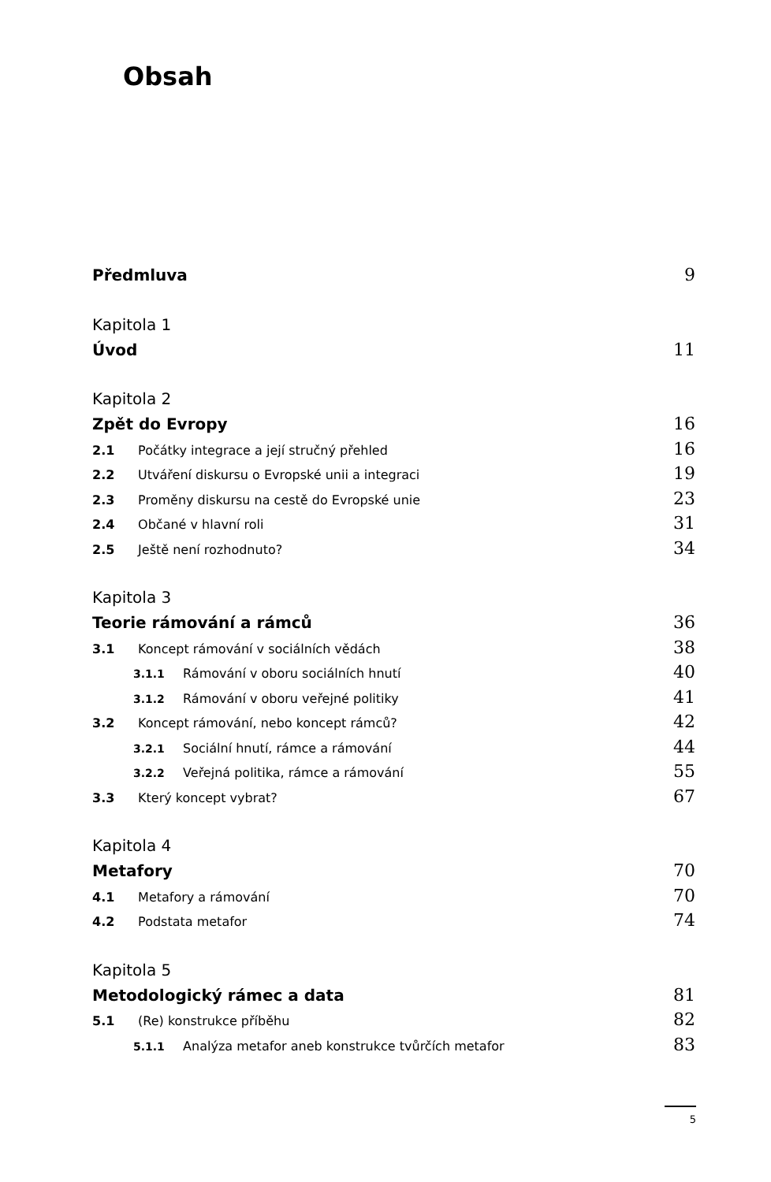Obsah
Předmluva 9
Kapitola 1
Úvod 11
Kapitola 2
Zpět do Evropy 16
2.1 Počátky integrace a její stručný přehled 16
2.2 Utváření diskursu o Evropské unii a integraci 19
2.3 Proměny diskursu na cestě do Evropské unie 23
2.4 Občané v hlavní roli 31
2.5 Ještě není rozhodnuto? 34
Kapitola 3
Teorie rámování a rámců 36
3.1 Koncept rámování v sociálních vědách 38
3.1.1 Rámování v oboru sociálních hnutí 40
3.1.2 Rámování v oboru veřejné politiky 41
3.2 Koncept rámování, nebo koncept rámců? 42
3.2.1 Sociální hnutí, rámce a rámování 44
3.2.2 Veřejná politika, rámce a rámování 55
3.3 Který koncept vybrat? 67
Kapitola 4
Metafory 70
4.1 Metafory a rámování 70
4.2 Podstata metafor 74
Kapitola 5
Metodologický rámec a data 81
5.1 (Re) konstrukce příběhu 82
5.1.1 Analýza metafor aneb konstrukce tvůrčích metafor 83
5